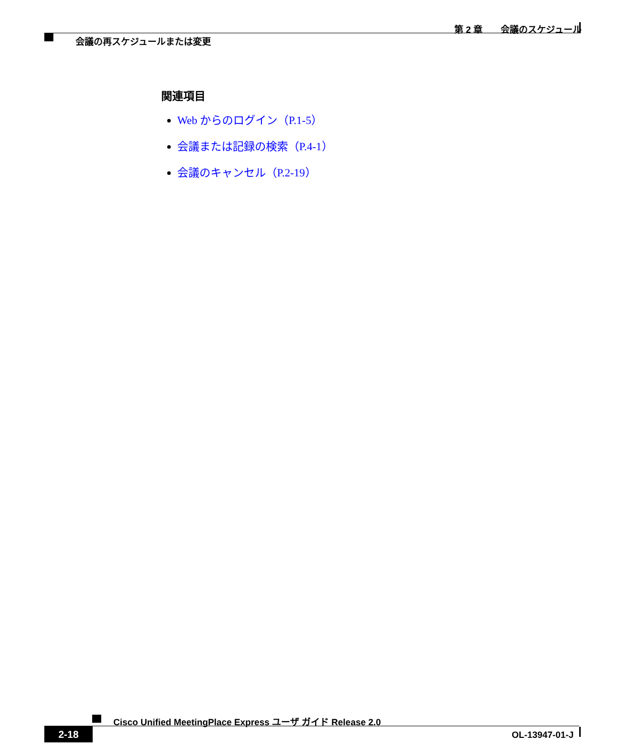第 2 章　　会議のスケジュール
会議の再スケジュールまたは変更
関連項目
Web からのログイン（P.1-5）
会議または記録の検索（P.4-1）
会議のキャンセル（P.2-19）
Cisco Unified MeetingPlace Express ユーザ ガイド Release 2.0
2-18 OL-13947-01-J